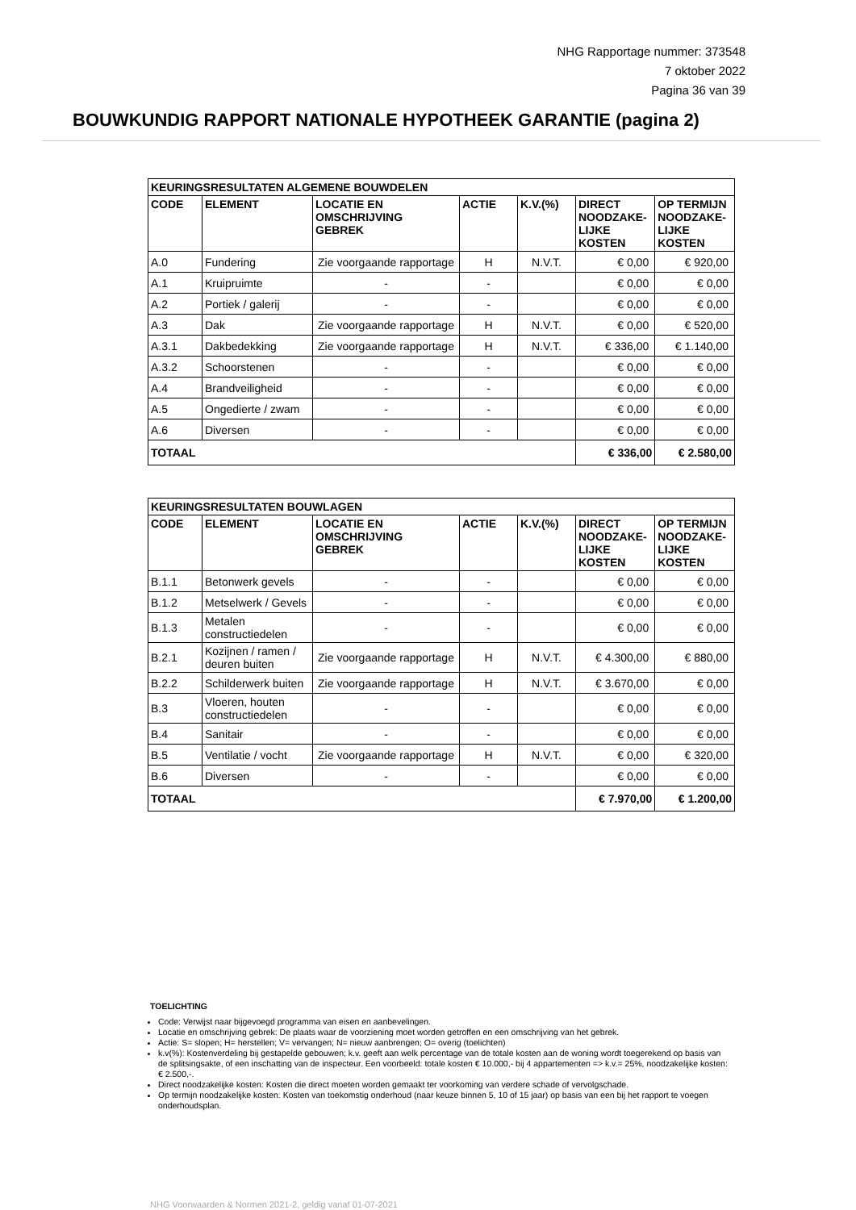NHG Rapportage nummer: 373548
7 oktober 2022
Pagina 36 van 39
BOUWKUNDIG RAPPORT NATIONALE HYPOTHEEK GARANTIE (pagina 2)
| KEURINGSRESULTATEN ALGEMENE BOUWDELEN | | | | | | |
| --- | --- | --- | --- | --- | --- | --- |
| CODE | ELEMENT | LOCATIE EN OMSCHRIJVING GEBREK | ACTIE | K.V.(%) | DIRECT NOODZAKE- LIJKE KOSTEN | OP TERMIJN NOODZAKE- LIJKE KOSTEN |
| A.0 | Fundering | Zie voorgaande rapportage | H | N.V.T. | € 0,00 | € 920,00 |
| A.1 | Kruipruimte | - | - | | € 0,00 | € 0,00 |
| A.2 | Portiek / galerij | - | - | | € 0,00 | € 0,00 |
| A.3 | Dak | Zie voorgaande rapportage | H | N.V.T. | € 0,00 | € 520,00 |
| A.3.1 | Dakbedekking | Zie voorgaande rapportage | H | N.V.T. | € 336,00 | € 1.140,00 |
| A.3.2 | Schoorstenen | - | - | | € 0,00 | € 0,00 |
| A.4 | Brandveiligheid | - | - | | € 0,00 | € 0,00 |
| A.5 | Ongedierte / zwam | - | - | | € 0,00 | € 0,00 |
| A.6 | Diversen | - | - | | € 0,00 | € 0,00 |
| TOTAAL | | | | | € 336,00 | € 2.580,00 |
| KEURINGSRESULTATEN BOUWLAGEN | | | | | | |
| --- | --- | --- | --- | --- | --- | --- |
| CODE | ELEMENT | LOCATIE EN OMSCHRIJVING GEBREK | ACTIE | K.V.(%) | DIRECT NOODZAKE- LIJKE KOSTEN | OP TERMIJN NOODZAKE- LIJKE KOSTEN |
| B.1.1 | Betonwerk gevels | - | - | | € 0,00 | € 0,00 |
| B.1.2 | Metselwerk / Gevels | - | - | | € 0,00 | € 0,00 |
| B.1.3 | Metalen constructiedelen | - | - | | € 0,00 | € 0,00 |
| B.2.1 | Kozijnen / ramen / deuren buiten | Zie voorgaande rapportage | H | N.V.T. | € 4.300,00 | € 880,00 |
| B.2.2 | Schilderwerk buiten | Zie voorgaande rapportage | H | N.V.T. | € 3.670,00 | € 0,00 |
| B.3 | Vloeren, houten constructiedelen | - | - | | € 0,00 | € 0,00 |
| B.4 | Sanitair | - | - | | € 0,00 | € 0,00 |
| B.5 | Ventilatie / vocht | Zie voorgaande rapportage | H | N.V.T. | € 0,00 | € 320,00 |
| B.6 | Diversen | - | - | | € 0,00 | € 0,00 |
| TOTAAL | | | | | € 7.970,00 | € 1.200,00 |
TOELICHTING
Code: Verwijst naar bijgevoegd programma van eisen en aanbevelingen.
Locatie en omschrijving gebrek: De plaats waar de voorziening moet worden getroffen en een omschrijving van het gebrek.
Actie: S= slopen; H= herstellen; V= vervangen; N= nieuw aanbrengen; O= overig (toelichten)
k.v(%): Kostenverdeling bij gestapelde gebouwen; k.v. geeft aan welk percentage van de totale kosten aan de woning wordt toegerekend op basis van de splitsingsakte, of een inschatting van de inspecteur. Een voorbeeld: totale kosten € 10.000,- bij 4 appartementen => k.v.= 25%, noodzakelijke kosten: € 2.500,-.
Direct noodzakelijke kosten: Kosten die direct moeten worden gemaakt ter voorkoming van verdere schade of vervolgschade.
Op termijn noodzakelijke kosten: Kosten van toekomstig onderhoud (naar keuze binnen 5, 10 of 15 jaar) op basis van een bij het rapport te voegen onderhoudsplan.
NHG Voorwaarden & Normen 2021-2, geldig vanaf 01-07-2021